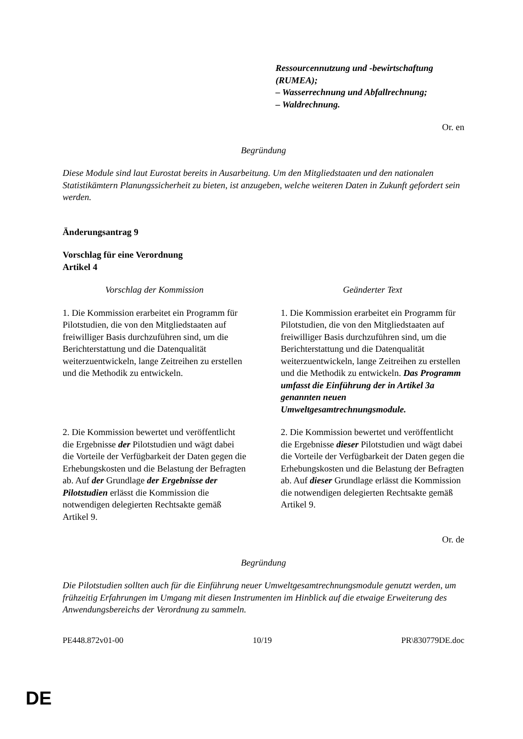Ressourcennutzung und -bewirtschaftung (RUMEA);
– Wasserrechnung und Abfallrechnung;
– Waldrechnung.
Or. en
Begründung
Diese Module sind laut Eurostat bereits in Ausarbeitung. Um den Mitgliedstaaten und den nationalen Statistikämtern Planungssicherheit zu bieten, ist anzugeben, welche weiteren Daten in Zukunft gefordert sein werden.
Änderungsantrag 9
Vorschlag für eine Verordnung
Artikel 4
| Vorschlag der Kommission | Geänderter Text |
| 1. Die Kommission erarbeitet ein Programm für Pilotstudien, die von den Mitgliedstaaten auf freiwilliger Basis durchzuführen sind, um die Berichterstattung und die Datenqualität weiterzuentwickeln, lange Zeitreihen zu erstellen und die Methodik zu entwickeln. | 1. Die Kommission erarbeitet ein Programm für Pilotstudien, die von den Mitgliedstaaten auf freiwilliger Basis durchzuführen sind, um die Berichterstattung und die Datenqualität weiterzuentwickeln, lange Zeitreihen zu erstellen und die Methodik zu entwickeln. Das Programm umfasst die Einführung der in Artikel 3a genannten neuen Umweltgesamtrechnungsmodule. |
| 2. Die Kommission bewertet und veröffentlicht die Ergebnisse der Pilotstudien und wägt dabei die Vorteile der Verfügbarkeit der Daten gegen die Erhebungskosten und die Belastung der Befragten ab. Auf der Grundlage der Ergebnisse der Pilotstudien erlässt die Kommission die notwendigen delegierten Rechtsakte gemäß Artikel 9. | 2. Die Kommission bewertet und veröffentlicht die Ergebnisse dieser Pilotstudien und wägt dabei die Vorteile der Verfügbarkeit der Daten gegen die Erhebungskosten und die Belastung der Befragten ab. Auf dieser Grundlage erlässt die Kommission die notwendigen delegierten Rechtsakte gemäß Artikel 9. |
Or. de
Begründung
Die Pilotstudien sollten auch für die Einführung neuer Umweltgesamtrechnungsmodule genutzt werden, um frühzeitig Erfahrungen im Umgang mit diesen Instrumenten im Hinblick auf die etwaige Erweiterung des Anwendungsbereichs der Verordnung zu sammeln.
PE448.872v01-00 10/19 PR\830779DE.doc
DE